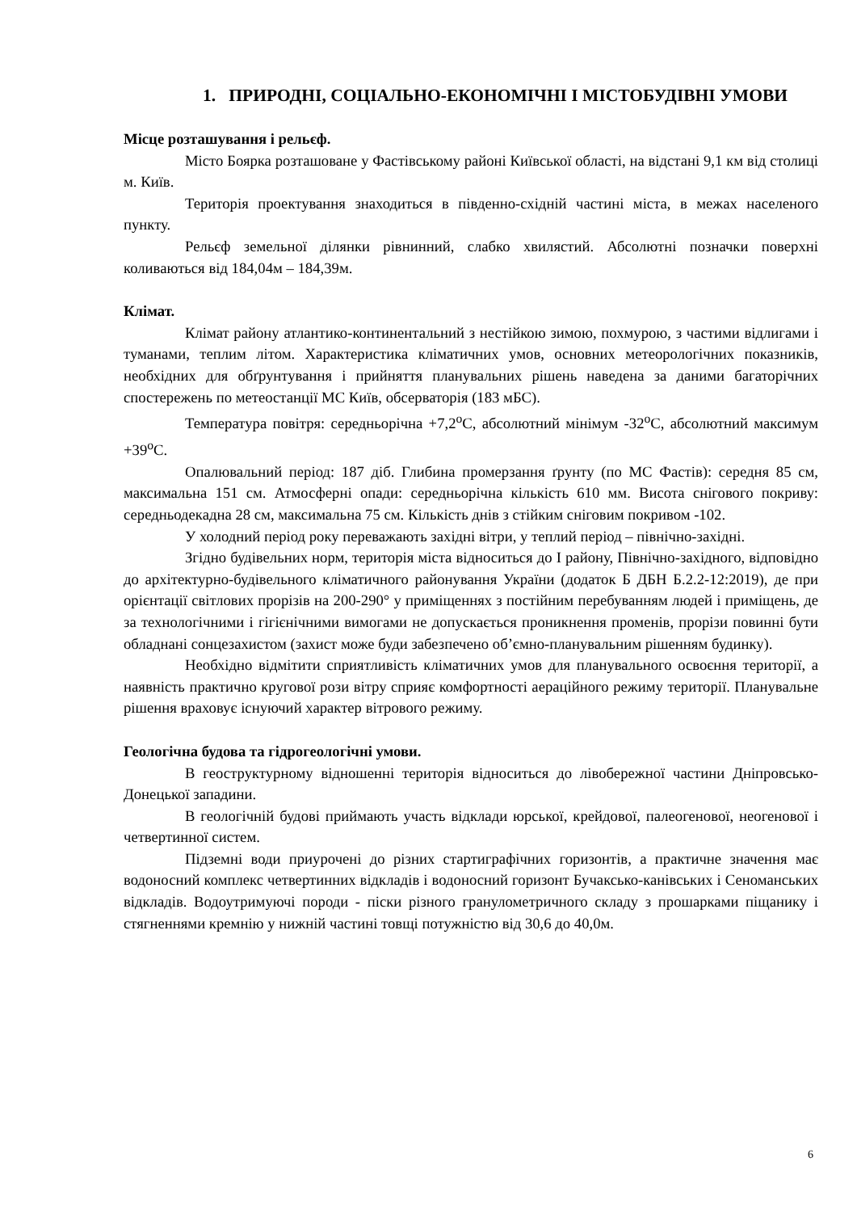1. ПРИРОДНІ, СОЦІАЛЬНО-ЕКОНОМІЧНІ І МІСТОБУДІВНІ УМОВИ
Місце розташування і рельєф.
Місто Боярка розташоване у Фастівському районі Київської області, на відстані 9,1 км від столиці м. Київ.
Територія проектування знаходиться в південно-східній частині міста, в межах населеного пункту.
Рельєф земельної ділянки рівнинний, слабко хвилястий. Абсолютні позначки поверхні коливаються від 184,04м – 184,39м.
Клімат.
Клімат району атлантико-континентальний з нестійкою зимою, похмурою, з частими відлигами і туманами, теплим літом. Характеристика кліматичних умов, основних метеорологічних показників, необхідних для обґрунтування і прийняття планувальних рішень наведена за даними багаторічних спостережень по метеостанції МС Київ, обсерваторія (183 мБС).
Температура повітря: середньорічна +7,2<sup>о</sup>С, абсолютний мінімум -32<sup>о</sup>С, абсолютний максимум +39<sup>о</sup>С.
Опалювальний період: 187 діб. Глибина промерзання ґрунту (по МС Фастів): середня 85 см, максимальна 151 см. Атмосферні опади: середньорічна кількість 610 мм. Висота снігового покриву: середньодекадна 28 см, максимальна 75 см. Кількість днів з стійким сніговим покривом -102.
У холодний період року переважають західні вітри, у теплий період – північно-західні.
Згідно будівельних норм, територія міста відноситься до І району, Північно-західного, відповідно до архітектурно-будівельного кліматичного районування України (додаток Б ДБН Б.2.2-12:2019), де при орієнтації світлових прорізів на 200-290° у приміщеннях з постійним перебуванням людей і приміщень, де за технологічними і гігієнічними вимогами не допускається проникнення променів, прорізи повинні бути обладнані сонцезахистом (захист може буди забезпечено об’ємно-планувальним рішенням будинку).
Необхідно відмітити сприятливість кліматичних умов для планувального освоєння території, а наявність практично кругової рози вітру сприяє комфортності аераційного режиму території. Планувальне рішення враховує існуючий характер вітрового режиму.
Геологічна будова та гідрогеологічні умови.
В геоструктурному відношенні територія відноситься до лівобережної частини Дніпровсько-Донецької западини.
В геологічній будові приймають участь відклади юрської, крейдової, палеогенової, неогенової і четвертинної систем.
Підземні води приурочені до різних стартиграфічних горизонтів, а практичне значення має водоносний комплекс четвертинних відкладів і водоносний горизонт Бучаксько-канівських і Сеноманських відкладів. Водоутримуючі породи - піски різного гранулометричного складу з прошарками піщанику і стягненнями кремнію у нижній частині товщі потужністю від 30,6 до 40,0м.
6